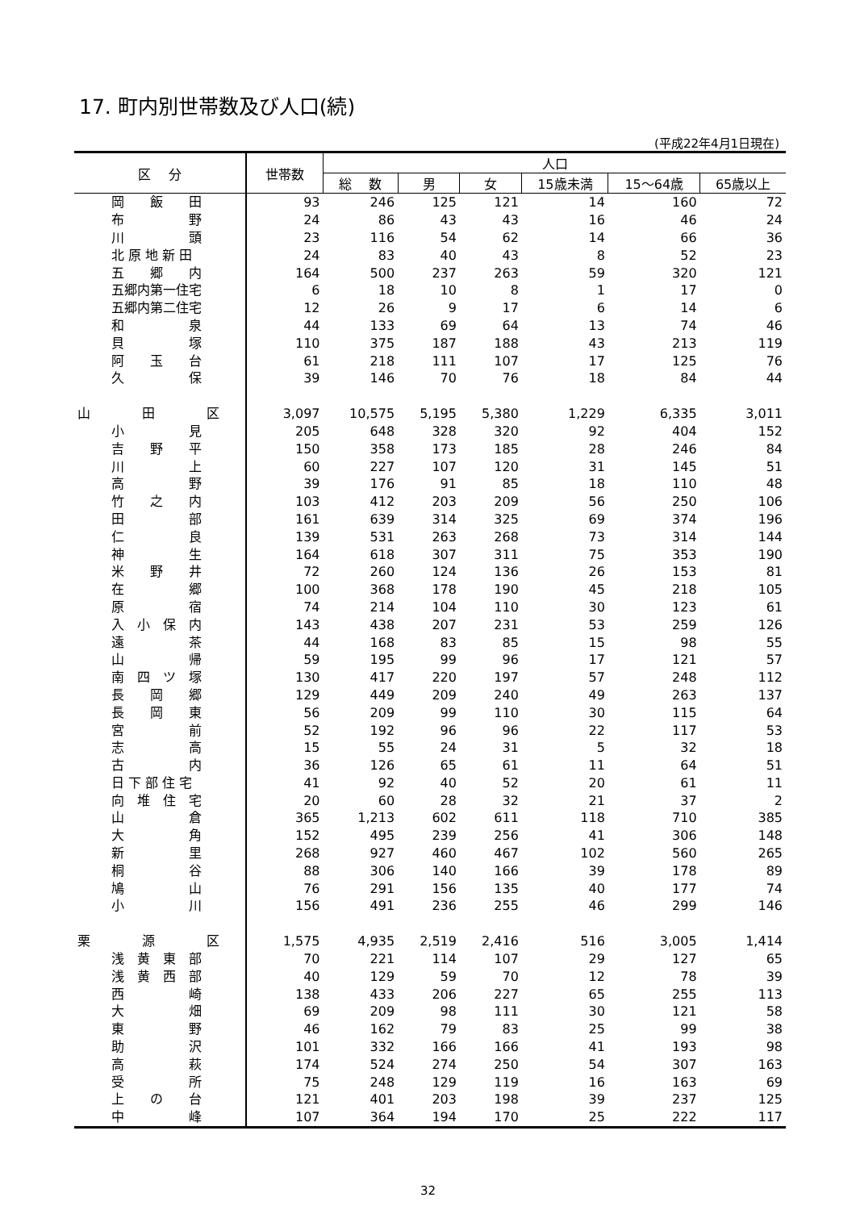17. 町内別世帯数及び人口(続)
(平成22年4月1日現在)
| 区 分 | 世帯数 | 人口 | | | | | |
| --- | --- | --- | --- | --- | --- | --- | --- |
| | | 総 数 | 男 | 女 | 15歳未満 | 15～64歳 | 65歳以上 |
| 岡 飯 田 | 93 | 246 | 125 | 121 | 14 | 160 | 72 |
| 布 野 | 24 | 86 | 43 | 43 | 16 | 46 | 24 |
| 川 頭 | 23 | 116 | 54 | 62 | 14 | 66 | 36 |
| 北 原 地 新 田 | 24 | 83 | 40 | 43 | 8 | 52 | 23 |
| 五 郷 内 | 164 | 500 | 237 | 263 | 59 | 320 | 121 |
| 五郷内第一住宅 | 6 | 18 | 10 | 8 | 1 | 17 | 0 |
| 五郷内第二住宅 | 12 | 26 | 9 | 17 | 6 | 14 | 6 |
| 和 泉 | 44 | 133 | 69 | 64 | 13 | 74 | 46 |
| 貝 塚 | 110 | 375 | 187 | 188 | 43 | 213 | 119 |
| 阿 玉 台 | 61 | 218 | 111 | 107 | 17 | 125 | 76 |
| 久 保 | 39 | 146 | 70 | 76 | 18 | 84 | 44 |
| 山 田 区 | 3,097 | 10,575 | 5,195 | 5,380 | 1,229 | 6,335 | 3,011 |
| 小 見 | 205 | 648 | 328 | 320 | 92 | 404 | 152 |
| 吉 野 平 | 150 | 358 | 173 | 185 | 28 | 246 | 84 |
| 川 上 | 60 | 227 | 107 | 120 | 31 | 145 | 51 |
| 高 野 | 39 | 176 | 91 | 85 | 18 | 110 | 48 |
| 竹 之 内 | 103 | 412 | 203 | 209 | 56 | 250 | 106 |
| 田 部 | 161 | 639 | 314 | 325 | 69 | 374 | 196 |
| 仁 良 | 139 | 531 | 263 | 268 | 73 | 314 | 144 |
| 神 生 | 164 | 618 | 307 | 311 | 75 | 353 | 190 |
| 米 野 井 | 72 | 260 | 124 | 136 | 26 | 153 | 81 |
| 在 郷 | 100 | 368 | 178 | 190 | 45 | 218 | 105 |
| 原 宿 | 74 | 214 | 104 | 110 | 30 | 123 | 61 |
| 入 小 保 内 | 143 | 438 | 207 | 231 | 53 | 259 | 126 |
| 遠 茶 | 44 | 168 | 83 | 85 | 15 | 98 | 55 |
| 山 帰 | 59 | 195 | 99 | 96 | 17 | 121 | 57 |
| 南 四 ツ 塚 | 130 | 417 | 220 | 197 | 57 | 248 | 112 |
| 長 岡 郷 | 129 | 449 | 209 | 240 | 49 | 263 | 137 |
| 長 岡 東 | 56 | 209 | 99 | 110 | 30 | 115 | 64 |
| 宮 前 | 52 | 192 | 96 | 96 | 22 | 117 | 53 |
| 志 高 | 15 | 55 | 24 | 31 | 5 | 32 | 18 |
| 古 内 | 36 | 126 | 65 | 61 | 11 | 64 | 51 |
| 日 下 部 住 宅 | 41 | 92 | 40 | 52 | 20 | 61 | 11 |
| 向 堆 住 宅 | 20 | 60 | 28 | 32 | 21 | 37 | 2 |
| 山 倉 | 365 | 1,213 | 602 | 611 | 118 | 710 | 385 |
| 大 角 | 152 | 495 | 239 | 256 | 41 | 306 | 148 |
| 新 里 | 268 | 927 | 460 | 467 | 102 | 560 | 265 |
| 桐 谷 | 88 | 306 | 140 | 166 | 39 | 178 | 89 |
| 鳩 山 | 76 | 291 | 156 | 135 | 40 | 177 | 74 |
| 小 川 | 156 | 491 | 236 | 255 | 46 | 299 | 146 |
| 栗 源 区 | 1,575 | 4,935 | 2,519 | 2,416 | 516 | 3,005 | 1,414 |
| 浅 黄 東 部 | 70 | 221 | 114 | 107 | 29 | 127 | 65 |
| 浅 黄 西 部 | 40 | 129 | 59 | 70 | 12 | 78 | 39 |
| 西 崎 | 138 | 433 | 206 | 227 | 65 | 255 | 113 |
| 大 畑 | 69 | 209 | 98 | 111 | 30 | 121 | 58 |
| 東 野 | 46 | 162 | 79 | 83 | 25 | 99 | 38 |
| 助 沢 | 101 | 332 | 166 | 166 | 41 | 193 | 98 |
| 高 萩 | 174 | 524 | 274 | 250 | 54 | 307 | 163 |
| 受 所 | 75 | 248 | 129 | 119 | 16 | 163 | 69 |
| 上 の 台 | 121 | 401 | 203 | 198 | 39 | 237 | 125 |
| 中 峰 | 107 | 364 | 194 | 170 | 25 | 222 | 117 |
32